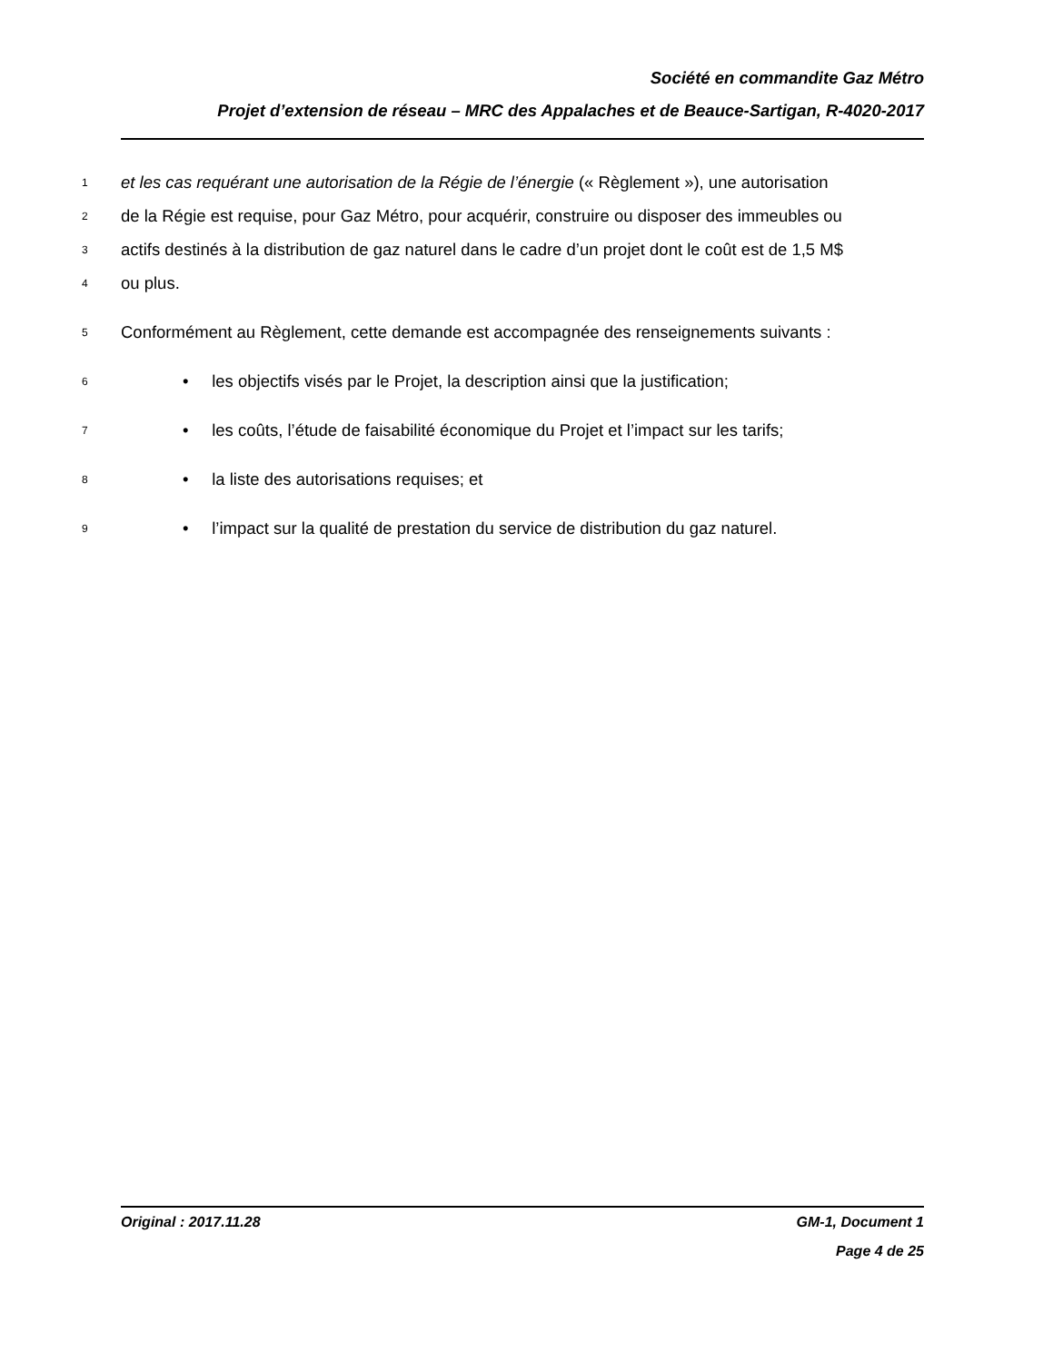Société en commandite Gaz Métro
Projet d’extension de réseau – MRC des Appalaches et de Beauce-Sartigan, R-4020-2017
1 et les cas requérant une autorisation de la Régie de l’énergie (« Règlement »), une autorisation
2 de la Régie est requise, pour Gaz Métro, pour acquérir, construire ou disposer des immeubles ou
3 actifs destinés à la distribution de gaz naturel dans le cadre d’un projet dont le coût est de 1,5 M$
4 ou plus.
5 Conformément au Règlement, cette demande est accompagnée des renseignements suivants :
6 • les objectifs visés par le Projet, la description ainsi que la justification;
7 • les coûts, l’étude de faisabilité économique du Projet et l’impact sur les tarifs;
8 • la liste des autorisations requises; et
9 • l’impact sur la qualité de prestation du service de distribution du gaz naturel.
Original : 2017.11.28 GM-1, Document 1
Page 4 de 25